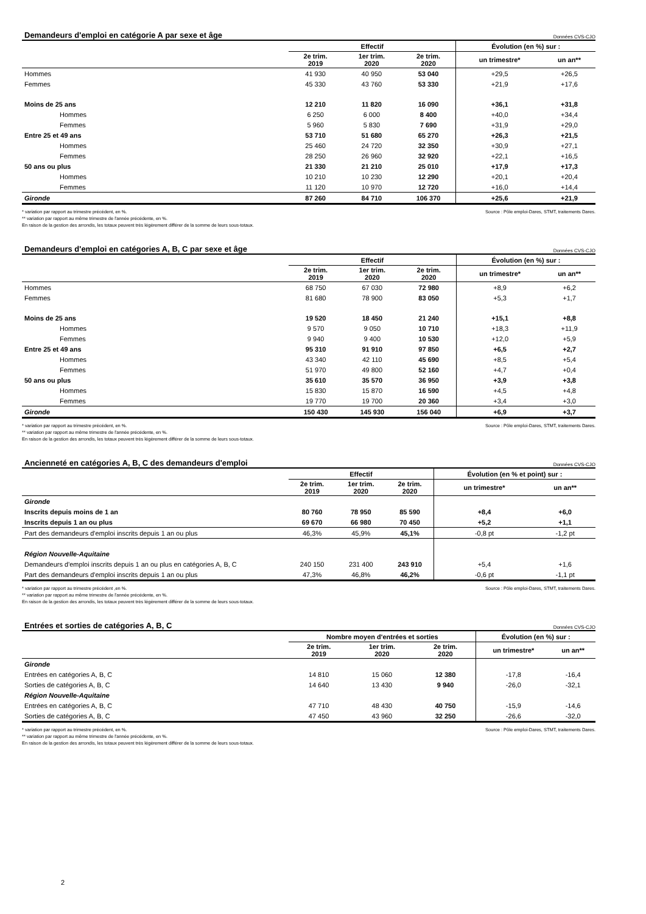Demandeurs d'emploi en catégorie A par sexe et âge Données CVS-CJO
| | Effectif | | | Évolution (en %) sur : | |
| --- | --- | --- | --- | --- | --- |
| | 2e trim. 2019 | 1er trim. 2020 | 2e trim. 2020 | un trimestre* | un an** |
| Hommes | 41 930 | 40 950 | 53 040 | +29,5 | +26,5 |
| Femmes | 45 330 | 43 760 | 53 330 | +21,9 | +17,6 |
| Moins de 25 ans | 12 210 | 11 820 | 16 090 | +36,1 | +31,8 |
| Hommes | 6 250 | 6 000 | 8 400 | +40,0 | +34,4 |
| Femmes | 5 960 | 5 830 | 7 690 | +31,9 | +29,0 |
| Entre 25 et 49 ans | 53 710 | 51 680 | 65 270 | +26,3 | +21,5 |
| Hommes | 25 460 | 24 720 | 32 350 | +30,9 | +27,1 |
| Femmes | 28 250 | 26 960 | 32 920 | +22,1 | +16,5 |
| 50 ans ou plus | 21 330 | 21 210 | 25 010 | +17,9 | +17,3 |
| Hommes | 10 210 | 10 230 | 12 290 | +20,1 | +20,4 |
| Femmes | 11 120 | 10 970 | 12 720 | +16,0 | +14,4 |
| Gironde | 87 260 | 84 710 | 106 370 | +25,6 | +21,9 |
* variation par rapport au trimestre précédent, en %.
** variation par rapport au même trimestre de l'année précédente, en %.
En raison de la gestion des arrondis, les totaux peuvent très légèrement différer de la somme de leurs sous-totaux.
Source : Pôle emploi-Dares, STMT, traitements Dares.
Demandeurs d'emploi en catégories A, B, C par sexe et âge Données CVS-CJO
| | Effectif | | | Évolution (en %) sur : | |
| --- | --- | --- | --- | --- | --- |
| | 2e trim. 2019 | 1er trim. 2020 | 2e trim. 2020 | un trimestre* | un an** |
| Hommes | 68 750 | 67 030 | 72 980 | +8,9 | +6,2 |
| Femmes | 81 680 | 78 900 | 83 050 | +5,3 | +1,7 |
| Moins de 25 ans | 19 520 | 18 450 | 21 240 | +15,1 | +8,8 |
| Hommes | 9 570 | 9 050 | 10 710 | +18,3 | +11,9 |
| Femmes | 9 940 | 9 400 | 10 530 | +12,0 | +5,9 |
| Entre 25 et 49 ans | 95 310 | 91 910 | 97 850 | +6,5 | +2,7 |
| Hommes | 43 340 | 42 110 | 45 690 | +8,5 | +5,4 |
| Femmes | 51 970 | 49 800 | 52 160 | +4,7 | +0,4 |
| 50 ans ou plus | 35 610 | 35 570 | 36 950 | +3,9 | +3,8 |
| Hommes | 15 830 | 15 870 | 16 590 | +4,5 | +4,8 |
| Femmes | 19 770 | 19 700 | 20 360 | +3,4 | +3,0 |
| Gironde | 150 430 | 145 930 | 156 040 | +6,9 | +3,7 |
* variation par rapport au trimestre précédent, en %.
** variation par rapport au même trimestre de l'année précédente, en %.
En raison de la gestion des arrondis, les totaux peuvent très légèrement différer de la somme de leurs sous-totaux.
Source : Pôle emploi-Dares, STMT, traitements Dares.
Ancienneté en catégories A, B, C des demandeurs d'emploi Données CVS-CJO
| | Effectif | | | Évolution (en % et point) sur : | |
| --- | --- | --- | --- | --- | --- |
| | 2e trim. 2019 | 1er trim. 2020 | 2e trim. 2020 | un trimestre* | un an** |
| Gironde | | | | | |
| Inscrits depuis moins de 1 an | 80 760 | 78 950 | 85 590 | +8,4 | +6,0 |
| Inscrits depuis 1 an ou plus | 69 670 | 66 980 | 70 450 | +5,2 | +1,1 |
| Part des demandeurs d'emploi inscrits depuis 1 an ou plus | 46,3% | 45,9% | 45,1% | -0,8 pt | -1,2 pt |
| Région Nouvelle-Aquitaine | | | | | |
| Demandeurs d'emploi inscrits depuis 1 an ou plus en catégories A, B, C | 240 150 | 231 400 | 243 910 | +5,4 | +1,6 |
| Part des demandeurs d'emploi inscrits depuis 1 an ou plus | 47,3% | 46,8% | 46,2% | -0,6 pt | -1,1 pt |
* variation par rapport au trimestre précédent ,en %.
** variation par rapport au même trimestre de l'année précédente, en %.
En raison de la gestion des arrondis, les totaux peuvent très légèrement différer de la somme de leurs sous-totaux.
Source : Pôle emploi-Dares, STMT, traitements Dares.
Entrées et sorties de catégories A, B, C Données CVS-CJO
| | Nombre moyen d'entrées et sorties | | | Évolution (en %) sur : | |
| --- | --- | --- | --- | --- | --- |
| | 2e trim. 2019 | 1er trim. 2020 | 2e trim. 2020 | un trimestre* | un an** |
| Gironde | | | | | |
| Entrées en catégories A, B, C | 14 810 | 15 060 | 12 380 | -17,8 | -16,4 |
| Sorties de catégories A, B, C | 14 640 | 13 430 | 9 940 | -26,0 | -32,1 |
| Région Nouvelle-Aquitaine | | | | | |
| Entrées en catégories A, B, C | 47 710 | 48 430 | 40 750 | -15,9 | -14,6 |
| Sorties de catégories A, B, C | 47 450 | 43 960 | 32 250 | -26,6 | -32,0 |
* variation par rapport au trimestre précédent, en %.
** variation par rapport au même trimestre de l'année précédente, en %.
En raison de la gestion des arrondis, les totaux peuvent très légèrement différer de la somme de leurs sous-totaux.
Source : Pôle emploi-Dares, STMT, traitements Dares.
2